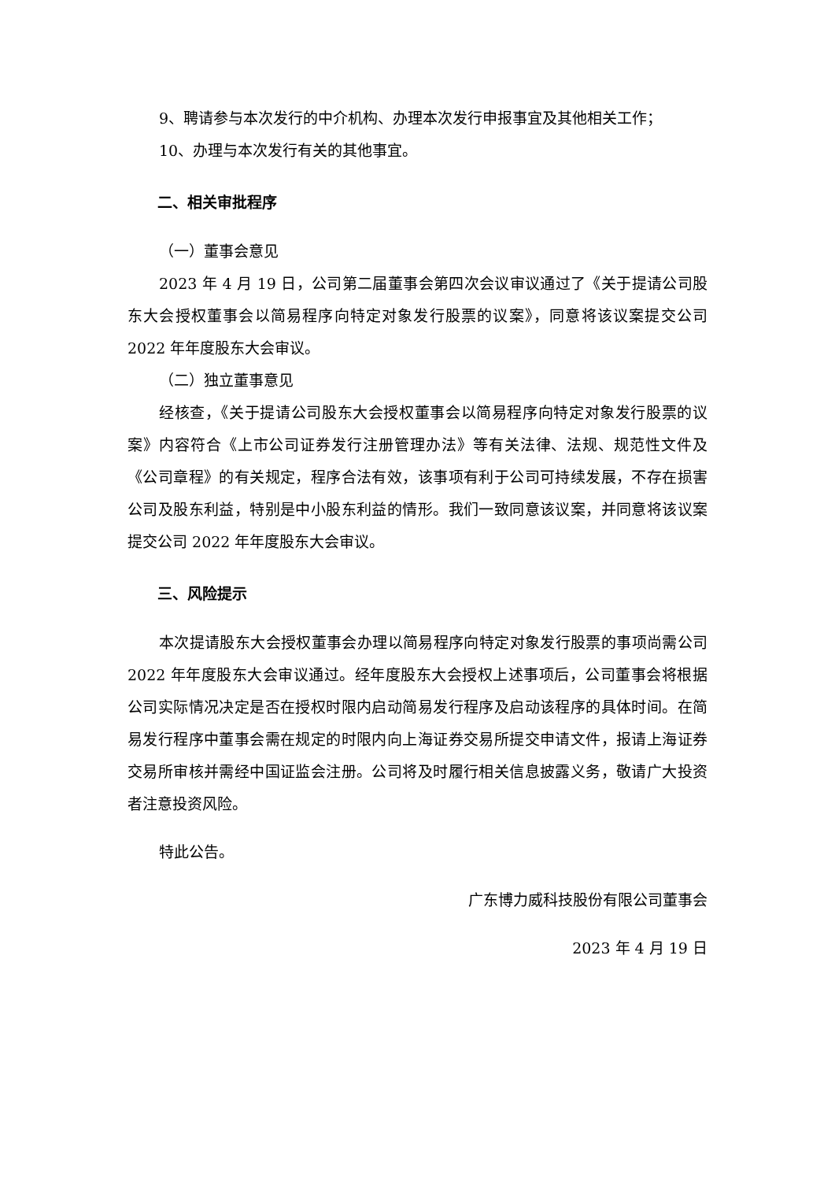9、聘请参与本次发行的中介机构、办理本次发行申报事宜及其他相关工作；
10、办理与本次发行有关的其他事宜。
二、相关审批程序
（一）董事会意见
2023 年 4 月 19 日，公司第二届董事会第四次会议审议通过了《关于提请公司股东大会授权董事会以简易程序向特定对象发行股票的议案》，同意将该议案提交公司 2022 年年度股东大会审议。
（二）独立董事意见
经核查，《关于提请公司股东大会授权董事会以简易程序向特定对象发行股票的议案》内容符合《上市公司证券发行注册管理办法》等有关法律、法规、规范性文件及《公司章程》的有关规定，程序合法有效，该事项有利于公司可持续发展，不存在损害公司及股东利益，特别是中小股东利益的情形。我们一致同意该议案，并同意将该议案提交公司 2022 年年度股东大会审议。
三、风险提示
本次提请股东大会授权董事会办理以简易程序向特定对象发行股票的事项尚需公司 2022 年年度股东大会审议通过。经年度股东大会授权上述事项后，公司董事会将根据公司实际情况决定是否在授权时限内启动简易发行程序及启动该程序的具体时间。在简易发行程序中董事会需在规定的时限内向上海证券交易所提交申请文件，报请上海证券交易所审核并需经中国证监会注册。公司将及时履行相关信息披露义务，敬请广大投资者注意投资风险。
特此公告。
广东博力威科技股份有限公司董事会
2023 年 4 月 19 日